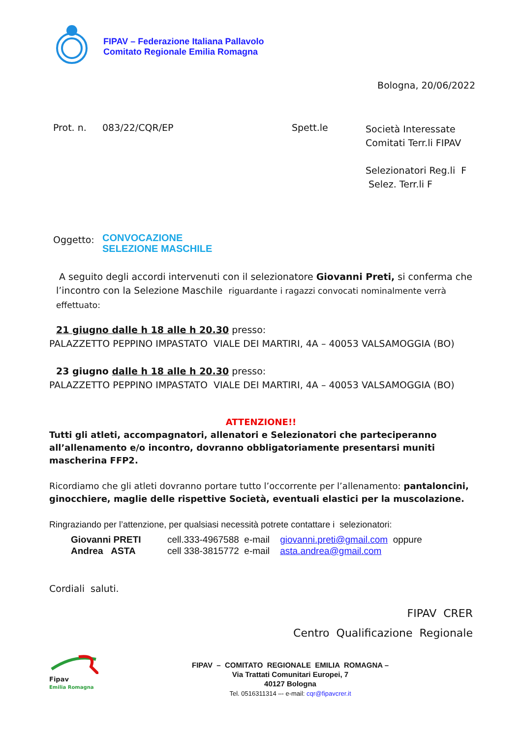FIPAV – Federazione Italiana Pallavolo
Comitato Regionale Emilia Romagna
Bologna, 20/06/2022
Prot. n. 083/22/CQR/EP Spett.le
Società Interessate
Comitati Terr.li FIPAV
Selezionatori Reg.li F
Selez. Terr.li F
Oggetto:
CONVOCAZIONE
SELEZIONE MASCHILE
A seguito degli accordi intervenuti con il selezionatore Giovanni Preti, si conferma che l’incontro con la Selezione Maschile riguardante i ragazzi convocati nominalmente verrà effettuato:
21 giugno dalle h 18 alle h 20.30 presso:
PALAZZETTO PEPPINO IMPASTATO VIALE DEI MARTIRI, 4A – 40053 VALSAMOGGIA (BO)
23 giugno dalle h 18 alle h 20.30 presso:
PALAZZETTO PEPPINO IMPASTATO VIALE DEI MARTIRI, 4A – 40053 VALSAMOGGIA (BO)
ATTENZIONE!!
Tutti gli atleti, accompagnatori, allenatori e Selezionatori che parteciperanno all’allenamento e/o incontro, dovranno obbligatoriamente presentarsi muniti mascherina FFP2.
Ricordiamo che gli atleti dovranno portare tutto l’occorrente per l’allenamento: pantaloncini, ginocchiere, maglie delle rispettive Società, eventuali elastici per la muscolazione.
Ringraziando per l’attenzione, per qualsiasi necessità potrete contattare i selezionatori:
Giovanni PRETI
Andrea ASTA
cell.333-4967588 e-mail giovanni.preti@gmail.com oppure
cell 338-3815772 e-mail asta.andrea@gmail.com
Cordiali saluti.
FIPAV CRER
Centro Qualificazione Regionale
Fipav
Emilia Romagna
FIPAV – COMITATO REGIONALE EMILIA ROMAGNA –
Via Trattati Comunitari Europei, 7
40127 Bologna
Tel. 0516311314 –- e-mail: cqr@fipavcrer.it